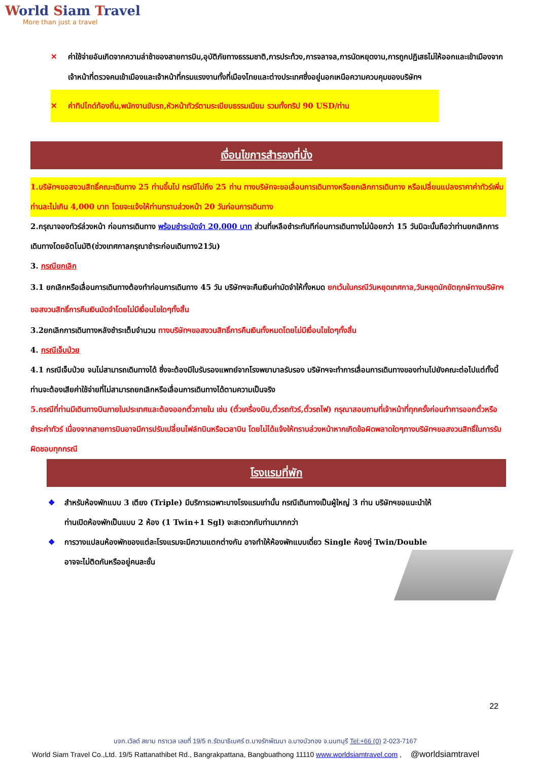World Siam Travel
More than just a travel
✕ ค่าใช้จ่ายอันเกิดจากความล่าช้าของสายการบิน,อุบัติภัยทางธรรมชาติ,การประท้วง,การจลาจล,การนัดหยุดงาน,การถูกปฏิเสธไม่ให้ออกและเข้าเมืองจากเจ้าหน้าที่ตรวจคนเข้าเมืองและเจ้าหน้าที่กรมแรงงานทั้งที่เมืองไทยและต่างประเทศซึ่งอยู่นอกเหนือความควบคุมของบริษัทฯ
✕ ค่าทิปไกด์ท้องถิ่น,พนักงานขับรถ,หัวหน้าทัวร์ตามระเบียบธรรมเนียม รวมทั้งทริป 90 USD/ท่าน
เงื่อนไขการสำรองที่นั่ง
1.บริษัทฯขอสงวนสิทธิ์คณะเดินทาง 25 ท่านขึ้นไป กรณีไม่ถึง 25 ท่าน ทางบริษัทจะขอเลื่อนการเดินทางหรือยกเลิกการเดินทาง หรือเปลี่ยนแปลงราคาค่าทัวร์เพิ่มท่านละไม่เกิน 4,000 บาท โดยจะแจ้งให้ท่านทราบล่วงหน้า 20 วันก่อนการเดินทาง
2.กรุณาจองทัวร์ล่วงหน้า ก่อนการเดินทาง พร้อมชำระมัดจำ 20,000 บาท ส่วนที่เหลือชำระทันทีก่อนการเดินทางไม่น้อยกว่า 15 วันมิฉะนั้นถือว่าท่านยกเลิกการเดินทางโดยอัตโนมัติ(ช่วงเทศกาลกรุณาชำระก่อนเดินทาง21วัน)
3. กรณียกเลิก
3.1 ยกเลิกหรือเลื่อนการเดินทางต้องทำก่อนการเดินทาง 45 วัน บริษัทฯจะคืนเงินค่ามัดจำให้ทั้งหมด ยกเว้นในกรณีวันหยุดเทศกาล,วันหยุดนักขัตฤกษ์ทางบริษัทฯขอสงวนสิทธิ์การคืนเงินมัดจำโดยไม่มีเงื่อนไขใดๆทั้งสิ้น
3.2ยกเลิกการเดินทางหลังชำระเต็มจำนวน ทางบริษัทฯขอสงวนสิทธิ์การคืนเงินทั้งหมดโดยไม่มีเงื่อนไขใดๆทั้งสิ้น
4. กรณีเจ็บป่วย
4.1 กรณีเจ็บป่วย จนไม่สามารถเดินทางได้ ซึ่งจะต้องมีใบรับรองแพทย์จากโรงพยาบาลรับรอง บริษัทฯจะทำการเลื่อนการเดินทางของท่านไปยังคณะต่อไปแต่ทั้งนี้ท่านจะต้องเสียค่าใช้จ่ายที่ไม่สามารถยกเลิกหรือเลื่อนการเดินทางได้ตามความเป็นจริง
5.กรณีที่ท่านมีเดินทางบินภายในประเทศและต้องออกตั๋วภายใน เช่น (ตั๋วเครื่องบิน,ตั๋วรถทัวร์,ตั๋วรถไฟ) กรุณาสอบถามที่เจ้าหน้าที่ทุกครั้งก่อนทำการออกตั๋วหรือชำระค่าทัวร์ เนื่องจากสายการบินอาจมีการปรับเปลี่ยนไฟล์ทบินหรือเวลาบิน โดยไม่ได้แจ้งให้ทราบล่วงหน้าหากเกิดข้อผิดพลาดใดๆทางบริษัทฯขอสงวนสิทธิ์ในการรับผิดชอบทุกกรณี
โรงแรมที่พัก
❖ สำหรับห้องพักแบบ 3 เตียง (Triple) มีบริการเฉพาะบางโรงแรมเท่านั้น กรณีเดินทางเป็นผู้ใหญ่ 3 ท่าน บริษัทฯขอแนะนำให้ท่านเปิดห้องพักเป็นแบบ 2 ห้อง (1 Twin+1 Sgl) จะสะดวกกับท่านมากกว่า
❖ การวางแปลนห้องพักของแต่ละโรงแรมจะมีความแตกต่างกัน อาจทำให้ห้องพักแบบเดี่ยว Single ห้องคู่ Twin/Double อาจจะไม่ติดกันหรืออยู่คนละชั้น
22
บจก.เวิลด์ สยาม ทราเวล เลขที่ 19/5 ถ.รัตนาธิเบศร์ ต.บางรักพัฒนา อ.บางบัวทอง จ.นนทบุรี Tel:+66 (0) 2-023-7167
World Siam Travel Co.,Ltd. 19/5 Rattanathibet Rd., Bangrakpattana, Bangbuathong 11110 www.worldsiamtravel.com , @worldsiamtravel